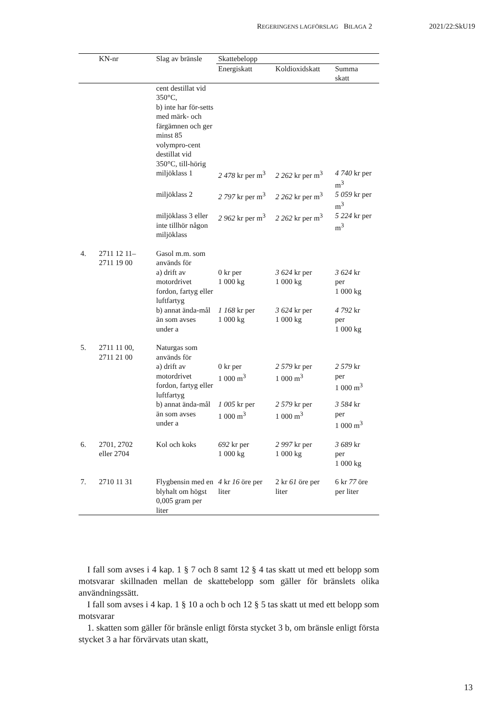REGERINGENS LAGFÖRSLAG BILAGA 2 2021/22:SkU19
| | KN-nr | Slag av bränsle | Skattebelopp | | |
| --- | --- | --- | --- | --- | --- |
| | | | Energiskatt | Koldioxidskatt | Summa skatt |
| | | cent destillat vid 350°C, b) inte har för-setts med märk- och färgämnen och ger minst 85 volympro-cent destillat vid 350°C, till-hörig | | | |
| | | miljöklass 1 | 2 478 kr per m<sup>3</sup> | 2 262 kr per m<sup>3</sup> | 4 740 kr per m<sup>3</sup> |
| | | miljöklass 2 | 2 797 kr per m<sup>3</sup> | 2 262 kr per m<sup>3</sup> | 5 059 kr per m<sup>3</sup> |
| | | miljöklass 3 eller inte tillhör någon miljöklass | 2 962 kr per m<sup>3</sup> | 2 262 kr per m<sup>3</sup> | 5 224 kr per m<sup>3</sup> |
| 4. | 2711 12 11– 2711 19 00 | Gasol m.m. som används för | | | |
| | | a) drift av motordrivet fordon, fartyg eller luftfartyg | 0 kr per 1 000 kg | 3 624 kr per 1 000 kg | 3 624 kr per 1 000 kg |
| | | b) annat ända-mål än som avses under a | 1 168 kr per 1 000 kg | 3 624 kr per 1 000 kg | 4 792 kr per 1 000 kg |
| 5. | 2711 11 00, 2711 21 00 | Naturgas som används för | | | |
| | | a) drift av motordrivet fordon, fartyg eller luftfartyg | 0 kr per 1 000 m<sup>3</sup> | 2 579 kr per 1 000 m<sup>3</sup> | 2 579 kr per 1 000 m<sup>3</sup> |
| | | b) annat ända-mål än som avses under a | 1 005 kr per 1 000 m<sup>3</sup> | 2 579 kr per 1 000 m<sup>3</sup> | 3 584 kr per 1 000 m<sup>3</sup> |
| 6. | 2701, 2702 eller 2704 | Kol och koks | 692 kr per 1 000 kg | 2 997 kr per 1 000 kg | 3 689 kr per 1 000 kg |
| 7. | 2710 11 31 | Flygbensin med en blyhalt om högst 0,005 gram per liter | 4 kr 16 öre per liter | 2 kr 61 öre per liter | 6 kr 77 öre per liter |
I fall som avses i 4 kap. 1 § 7 och 8 samt 12 § 4 tas skatt ut med ett belopp som motsvarar skillnaden mellan de skattebelopp som gäller för bränslets olika användningssätt.
I fall som avses i 4 kap. 1 § 10 a och b och 12 § 5 tas skatt ut med ett belopp som motsvarar
1. skatten som gäller för bränsle enligt första stycket 3 b, om bränsle enligt första stycket 3 a har förvärvats utan skatt,
13